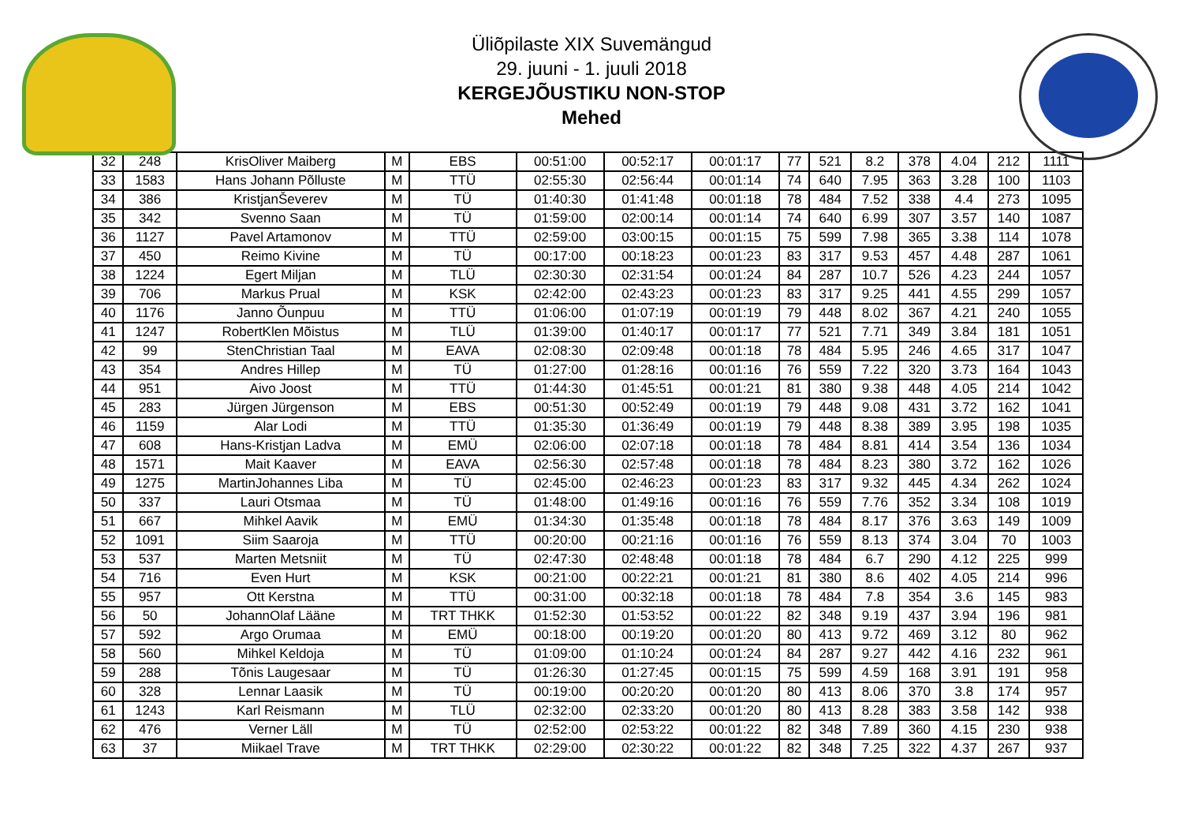Üliõpilaste XIX Suvemängud
29. juuni - 1. juuli 2018
KERGEJÕUSTIKU NON-STOP
Mehed
| 32 | 248 | KrisOliver Maiberg | M | EBS | 00:51:00 | 00:52:17 | 00:01:17 | 77 | 521 | 8.2 | 378 | 4.04 | 212 | 1111 |
| 33 | 1583 | Hans Johann Põlluste | M | TTÜ | 02:55:30 | 02:56:44 | 00:01:14 | 74 | 640 | 7.95 | 363 | 3.28 | 100 | 1103 |
| 34 | 386 | KristjanŠeverev | M | TÜ | 01:40:30 | 01:41:48 | 00:01:18 | 78 | 484 | 7.52 | 338 | 4.4 | 273 | 1095 |
| 35 | 342 | Svenno Saan | M | TÜ | 01:59:00 | 02:00:14 | 00:01:14 | 74 | 640 | 6.99 | 307 | 3.57 | 140 | 1087 |
| 36 | 1127 | Pavel Artamonov | M | TTÜ | 02:59:00 | 03:00:15 | 00:01:15 | 75 | 599 | 7.98 | 365 | 3.38 | 114 | 1078 |
| 37 | 450 | Reimo Kivine | M | TÜ | 00:17:00 | 00:18:23 | 00:01:23 | 83 | 317 | 9.53 | 457 | 4.48 | 287 | 1061 |
| 38 | 1224 | Egert Miljan | M | TLÜ | 02:30:30 | 02:31:54 | 00:01:24 | 84 | 287 | 10.7 | 526 | 4.23 | 244 | 1057 |
| 39 | 706 | Markus Prual | M | KSK | 02:42:00 | 02:43:23 | 00:01:23 | 83 | 317 | 9.25 | 441 | 4.55 | 299 | 1057 |
| 40 | 1176 | Janno Õunpuu | M | TTÜ | 01:06:00 | 01:07:19 | 00:01:19 | 79 | 448 | 8.02 | 367 | 4.21 | 240 | 1055 |
| 41 | 1247 | RobertKlen Mõistus | M | TLÜ | 01:39:00 | 01:40:17 | 00:01:17 | 77 | 521 | 7.71 | 349 | 3.84 | 181 | 1051 |
| 42 | 99 | StenChristian Taal | M | EAVA | 02:08:30 | 02:09:48 | 00:01:18 | 78 | 484 | 5.95 | 246 | 4.65 | 317 | 1047 |
| 43 | 354 | Andres Hillep | M | TÜ | 01:27:00 | 01:28:16 | 00:01:16 | 76 | 559 | 7.22 | 320 | 3.73 | 164 | 1043 |
| 44 | 951 | Aivo Joost | M | TTÜ | 01:44:30 | 01:45:51 | 00:01:21 | 81 | 380 | 9.38 | 448 | 4.05 | 214 | 1042 |
| 45 | 283 | Jürgen Jürgenson | M | EBS | 00:51:30 | 00:52:49 | 00:01:19 | 79 | 448 | 9.08 | 431 | 3.72 | 162 | 1041 |
| 46 | 1159 | Alar Lodi | M | TTÜ | 01:35:30 | 01:36:49 | 00:01:19 | 79 | 448 | 8.38 | 389 | 3.95 | 198 | 1035 |
| 47 | 608 | Hans-Kristjan Ladva | M | EMÜ | 02:06:00 | 02:07:18 | 00:01:18 | 78 | 484 | 8.81 | 414 | 3.54 | 136 | 1034 |
| 48 | 1571 | Mait Kaaver | M | EAVA | 02:56:30 | 02:57:48 | 00:01:18 | 78 | 484 | 8.23 | 380 | 3.72 | 162 | 1026 |
| 49 | 1275 | MartinJohannes Liba | M | TÜ | 02:45:00 | 02:46:23 | 00:01:23 | 83 | 317 | 9.32 | 445 | 4.34 | 262 | 1024 |
| 50 | 337 | Lauri Otsmaa | M | TÜ | 01:48:00 | 01:49:16 | 00:01:16 | 76 | 559 | 7.76 | 352 | 3.34 | 108 | 1019 |
| 51 | 667 | Mihkel Aavik | M | EMÜ | 01:34:30 | 01:35:48 | 00:01:18 | 78 | 484 | 8.17 | 376 | 3.63 | 149 | 1009 |
| 52 | 1091 | Siim Saaroja | M | TTÜ | 00:20:00 | 00:21:16 | 00:01:16 | 76 | 559 | 8.13 | 374 | 3.04 | 70 | 1003 |
| 53 | 537 | Marten Metsniit | M | TÜ | 02:47:30 | 02:48:48 | 00:01:18 | 78 | 484 | 6.7 | 290 | 4.12 | 225 | 999 |
| 54 | 716 | Even Hurt | M | KSK | 00:21:00 | 00:22:21 | 00:01:21 | 81 | 380 | 8.6 | 402 | 4.05 | 214 | 996 |
| 55 | 957 | Ott Kerstna | M | TTÜ | 00:31:00 | 00:32:18 | 00:01:18 | 78 | 484 | 7.8 | 354 | 3.6 | 145 | 983 |
| 56 | 50 | JohannOlaf Lääne | M | TRT THKK | 01:52:30 | 01:53:52 | 00:01:22 | 82 | 348 | 9.19 | 437 | 3.94 | 196 | 981 |
| 57 | 592 | Argo Orumaa | M | EMÜ | 00:18:00 | 00:19:20 | 00:01:20 | 80 | 413 | 9.72 | 469 | 3.12 | 80 | 962 |
| 58 | 560 | Mihkel Keldoja | M | TÜ | 01:09:00 | 01:10:24 | 00:01:24 | 84 | 287 | 9.27 | 442 | 4.16 | 232 | 961 |
| 59 | 288 | Tõnis Laugesaar | M | TÜ | 01:26:30 | 01:27:45 | 00:01:15 | 75 | 599 | 4.59 | 168 | 3.91 | 191 | 958 |
| 60 | 328 | Lennar Laasik | M | TÜ | 00:19:00 | 00:20:20 | 00:01:20 | 80 | 413 | 8.06 | 370 | 3.8 | 174 | 957 |
| 61 | 1243 | Karl Reismann | M | TLÜ | 02:32:00 | 02:33:20 | 00:01:20 | 80 | 413 | 8.28 | 383 | 3.58 | 142 | 938 |
| 62 | 476 | Verner Läll | M | TÜ | 02:52:00 | 02:53:22 | 00:01:22 | 82 | 348 | 7.89 | 360 | 4.15 | 230 | 938 |
| 63 | 37 | Miikael Trave | M | TRT THKK | 02:29:00 | 02:30:22 | 00:01:22 | 82 | 348 | 7.25 | 322 | 4.37 | 267 | 937 |